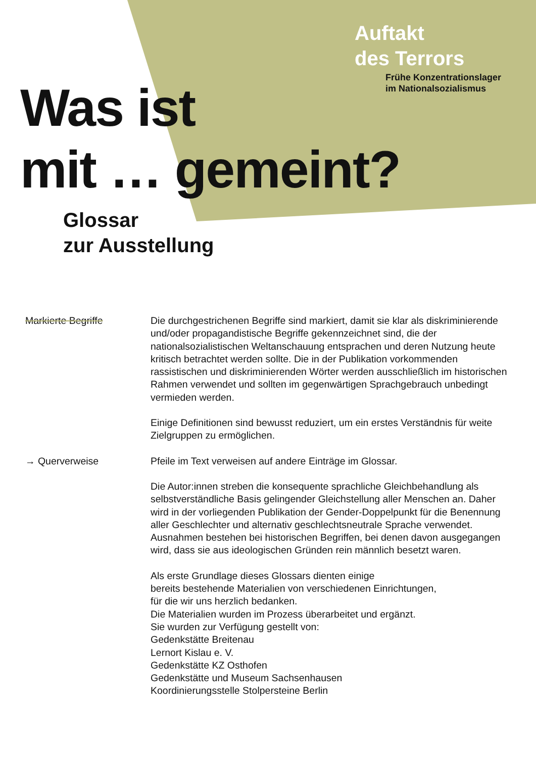Auftakt
des Terrors
Frühe Konzentrationslager
im Nationalsozialismus
Was ist
mit … gemeint?
Glossar
zur Ausstellung
Markierte Begriffe
Die durchgestrichenen Begriffe sind markiert, damit sie klar als diskriminierende und/oder propagandistische Begriffe gekennzeichnet sind, die der nationalsozialistischen Weltanschauung entsprachen und deren Nutzung heute kritisch betrachtet werden sollte. Die in der Publikation vorkommenden rassistischen und diskriminierenden Wörter werden ausschließlich im historischen Rahmen verwendet und sollten im gegenwärtigen Sprachgebrauch unbedingt vermieden werden.
Einige Definitionen sind bewusst reduziert, um ein erstes Verständnis für weite Zielgruppen zu ermöglichen.
→ Querverweise
Pfeile im Text verweisen auf andere Einträge im Glossar.
Die Autor:innen streben die konsequente sprachliche Gleichbehandlung als selbstverständliche Basis gelingender Gleichstellung aller Menschen an. Daher wird in der vorliegenden Publikation der Gender-Doppelpunkt für die Benennung aller Geschlechter und alternativ geschlechtsneutrale Sprache verwendet. Ausnahmen bestehen bei historischen Begriffen, bei denen davon ausgegangen wird, dass sie aus ideologischen Gründen rein männlich besetzt waren.
Als erste Grundlage dieses Glossars dienten einige
bereits bestehende Materialien von verschiedenen Einrichtungen,
für die wir uns herzlich bedanken.
Die Materialien wurden im Prozess überarbeitet und ergänzt.
Sie wurden zur Verfügung gestellt von:
Gedenkstätte Breitenau
Lernort Kislau e. V.
Gedenkstätte KZ Osthofen
Gedenkstätte und Museum Sachsenhausen
Koordinierungsstelle Stolpersteine Berlin